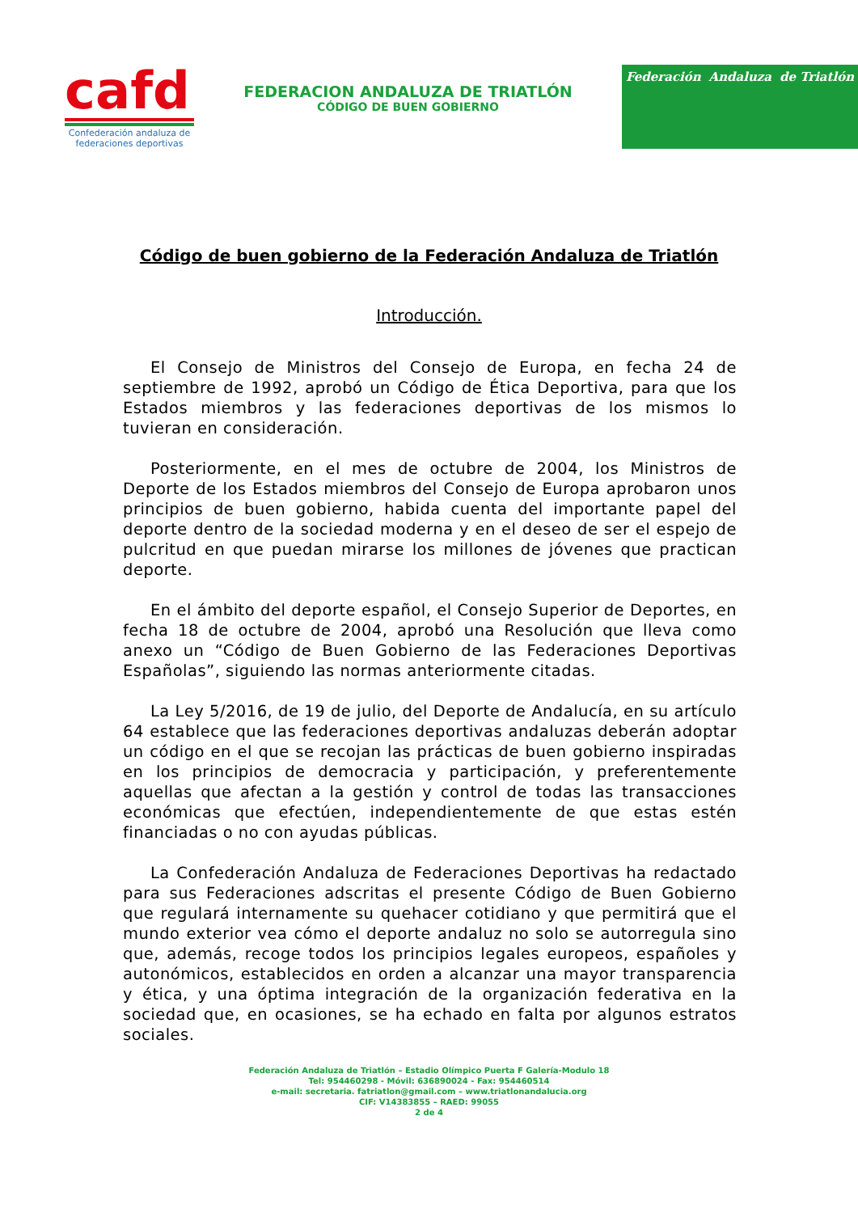cafd
Confederación andaluza de federaciones deportivas
FEDERACION ANDALUZA DE TRIATLÓN
CÓDIGO DE BUEN GOBIERNO
Federación Andaluza de Triatlón
Código de buen gobierno de la Federación Andaluza de Triatlón
Introducción.
El Consejo de Ministros del Consejo de Europa, en fecha 24 de septiembre de 1992, aprobó un Código de Ética Deportiva, para que los Estados miembros y las federaciones deportivas de los mismos lo tuvieran en consideración.
Posteriormente, en el mes de octubre de 2004, los Ministros de Deporte de los Estados miembros del Consejo de Europa aprobaron unos principios de buen gobierno, habida cuenta del importante papel del deporte dentro de la sociedad moderna y en el deseo de ser el espejo de pulcritud en que puedan mirarse los millones de jóvenes que practican deporte.
En el ámbito del deporte español, el Consejo Superior de Deportes, en fecha 18 de octubre de 2004, aprobó una Resolución que lleva como anexo un “Código de Buen Gobierno de las Federaciones Deportivas Españolas”, siguiendo las normas anteriormente citadas.
La Ley 5/2016, de 19 de julio, del Deporte de Andalucía, en su artículo 64 establece que las federaciones deportivas andaluzas deberán adoptar un código en el que se recojan las prácticas de buen gobierno inspiradas en los principios de democracia y participación, y preferentemente aquellas que afectan a la gestión y control de todas las transacciones económicas que efectúen, independientemente de que estas estén financiadas o no con ayudas públicas.
La Confederación Andaluza de Federaciones Deportivas ha redactado para sus Federaciones adscritas el presente Código de Buen Gobierno que regulará internamente su quehacer cotidiano y que permitirá que el mundo exterior vea cómo el deporte andaluz no solo se autorregula sino que, además, recoge todos los principios legales europeos, españoles y autonómicos, establecidos en orden a alcanzar una mayor transparencia y ética, y una óptima integración de la organización federativa en la sociedad que, en ocasiones, se ha echado en falta por algunos estratos sociales.
Federación Andaluza de Triatlón – Estadio Olímpico Puerta F Galería-Modulo 18
Tel: 954460298 - Móvil: 636890024 - Fax: 954460514
e-mail: secretaria. fatriatlon@gmail.com – www.triatlonandalucia.org
CIF: V14383855 – RAED: 99055
2 de 4